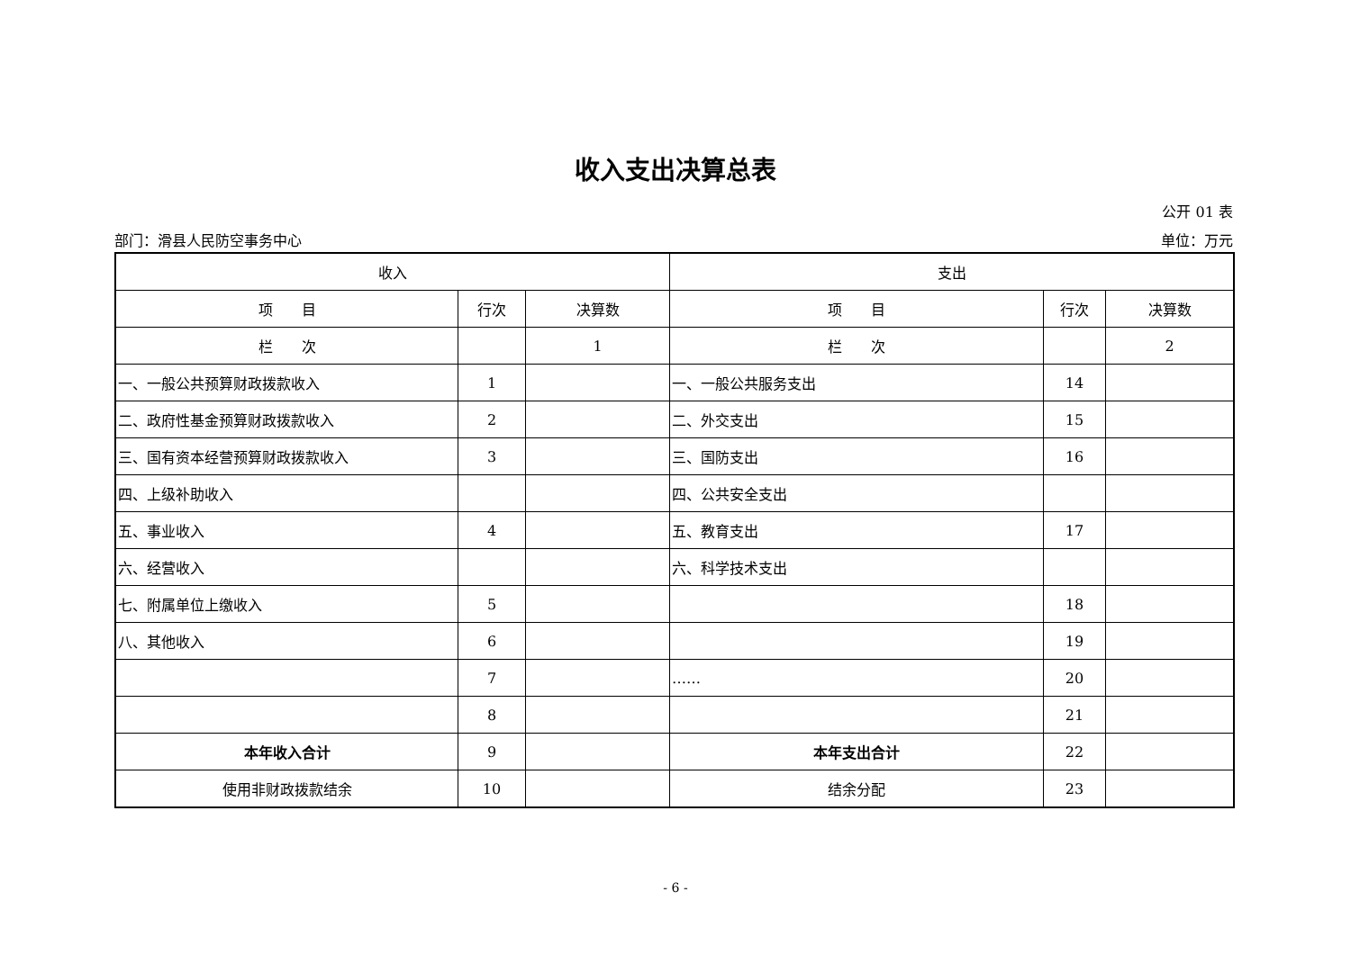收入支出决算总表
公开 01 表
部门：滑县人民防空事务中心 单位：万元
| 收入 | | | 支出 | | |
| --- | --- | --- | --- | --- | --- |
| 项 目 | 行次 | 决算数 | 项 目 | 行次 | 决算数 |
| 栏 次 | | 1 | 栏 次 | | 2 |
| 一、一般公共预算财政拨款收入 | 1 | | 一、一般公共服务支出 | 14 | |
| 二、政府性基金预算财政拨款收入 | 2 | | 二、外交支出 | 15 | |
| 三、国有资本经营预算财政拨款收入 | 3 | | 三、国防支出 | 16 | |
| 四、上级补助收入 | | | 四、公共安全支出 | | |
| 五、事业收入 | 4 | | 五、教育支出 | 17 | |
| 六、经营收入 | | | 六、科学技术支出 | | |
| 七、附属单位上缴收入 | 5 | | | 18 | |
| 八、其他收入 | 6 | | | 19 | |
| | 7 | | …… | 20 | |
| | 8 | | | 21 | |
| 本年收入合计 | 9 | | 本年支出合计 | 22 | |
| 使用非财政拨款结余 | 10 | | 结余分配 | 23 | |
- 6 -